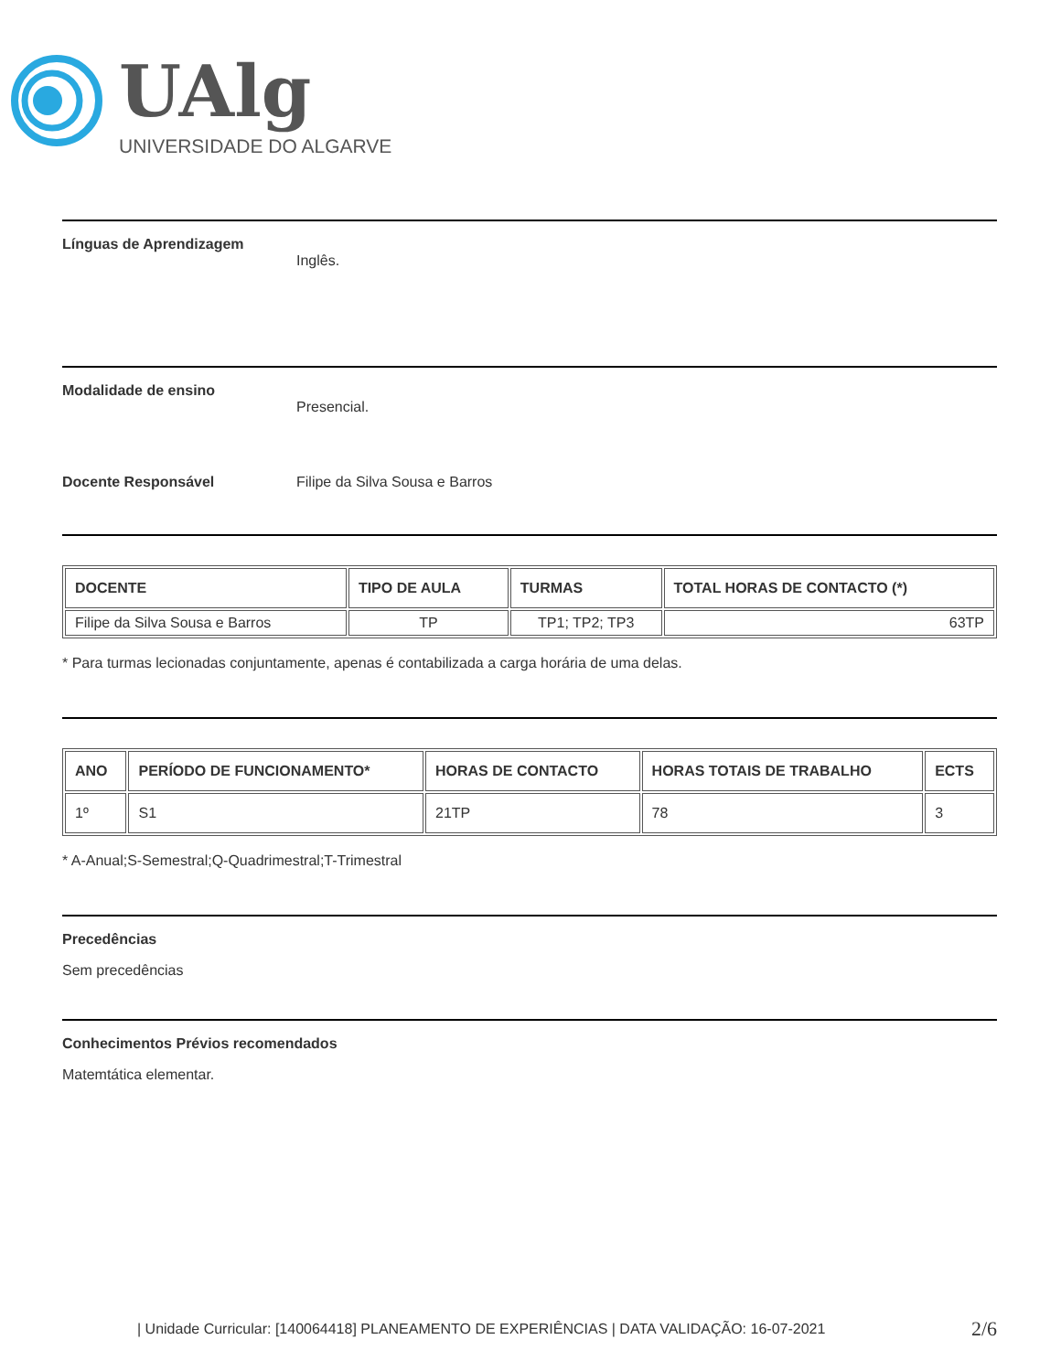UAlg
UNIVERSIDADE DO ALGARVE
Línguas de Aprendizagem
Inglês.
Modalidade de ensino
Presencial.
Docente Responsável Filipe da Silva Sousa e Barros
| DOCENTE | TIPO DE AULA | TURMAS | TOTAL HORAS DE CONTACTO (*) |
| --- | --- | --- | --- |
| Filipe da Silva Sousa e Barros | TP | TP1; TP2; TP3 | 63TP |
* Para turmas lecionadas conjuntamente, apenas é contabilizada a carga horária de uma delas.
| ANO | PERÍODO DE FUNCIONAMENTO* | HORAS DE CONTACTO | HORAS TOTAIS DE TRABALHO | ECTS |
| --- | --- | --- | --- | --- |
| 1º | S1 | 21TP | 78 | 3 |
* A-Anual;S-Semestral;Q-Quadrimestral;T-Trimestral
Precedências
Sem precedências
Conhecimentos Prévios recomendados
Matemtática elementar.
| Unidade Curricular: [140064418] PLANEAMENTO DE EXPERIÊNCIAS | DATA VALIDAÇÃO: 16-07-2021 2/6